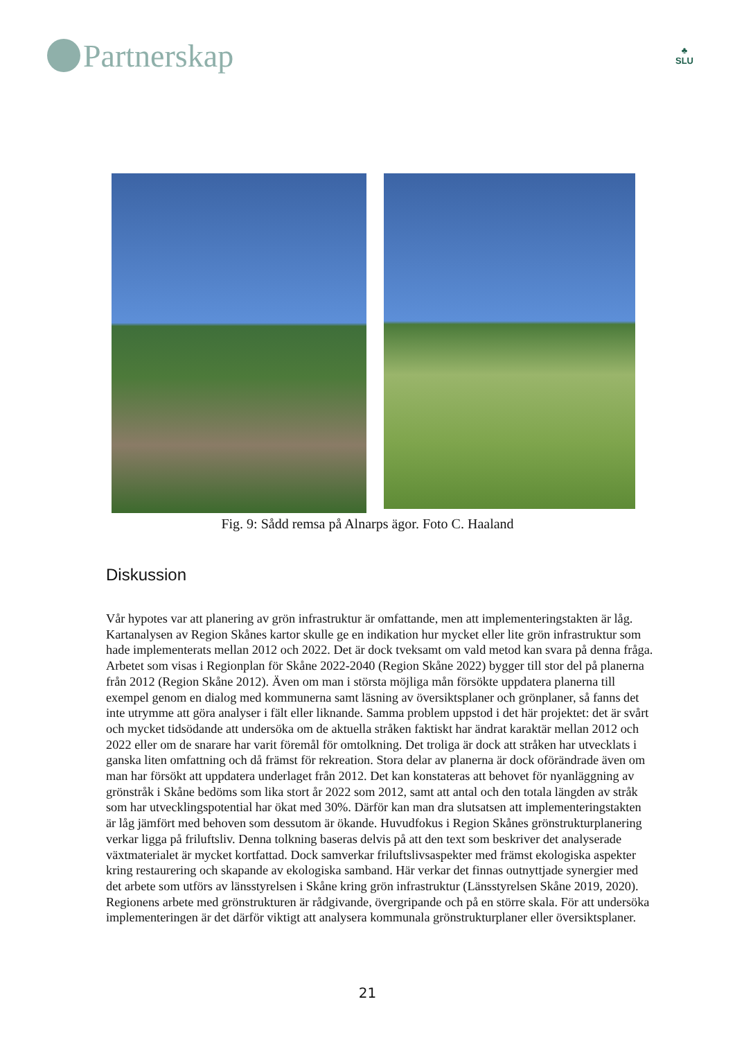Partnerskap
♣
SLU
Fig. 9: Sådd remsa på Alnarps ägor. Foto C. Haaland
Diskussion
Vår hypotes var att planering av grön infrastruktur är omfattande, men att implementeringstakten är låg. Kartanalysen av Region Skånes kartor skulle ge en indikation hur mycket eller lite grön infrastruktur som hade implementerats mellan 2012 och 2022. Det är dock tveksamt om vald metod kan svara på denna fråga. Arbetet som visas i Regionplan för Skåne 2022-2040 (Region Skåne 2022) bygger till stor del på planerna från 2012 (Region Skåne 2012). Även om man i största möjliga mån försökte uppdatera planerna till exempel genom en dialog med kommunerna samt läsning av översiktsplaner och grönplaner, så fanns det inte utrymme att göra analyser i fält eller liknande. Samma problem uppstod i det här projektet: det är svårt och mycket tidsödande att undersöka om de aktuella stråken faktiskt har ändrat karaktär mellan 2012 och 2022 eller om de snarare har varit föremål för omtolkning. Det troliga är dock att stråken har utvecklats i ganska liten omfattning och då främst för rekreation. Stora delar av planerna är dock oförändrade även om man har försökt att uppdatera underlaget från 2012. Det kan konstateras att behovet för nyanläggning av grönstråk i Skåne bedöms som lika stort år 2022 som 2012, samt att antal och den totala längden av stråk som har utvecklingspotential har ökat med 30%. Därför kan man dra slutsatsen att implementeringstakten är låg jämfört med behoven som dessutom är ökande. Huvudfokus i Region Skånes grönstrukturplanering verkar ligga på friluftsliv. Denna tolkning baseras delvis på att den text som beskriver det analyserade växtmaterialet är mycket kortfattad. Dock samverkar friluftslivsaspekter med främst ekologiska aspekter kring restaurering och skapande av ekologiska samband. Här verkar det finnas outnyttjade synergier med det arbete som utförs av länsstyrelsen i Skåne kring grön infrastruktur (Länsstyrelsen Skåne 2019, 2020). Regionens arbete med grönstrukturen är rådgivande, övergripande och på en större skala. För att undersöka implementeringen är det därför viktigt att analysera kommunala grönstrukturplaner eller översiktsplaner.
21